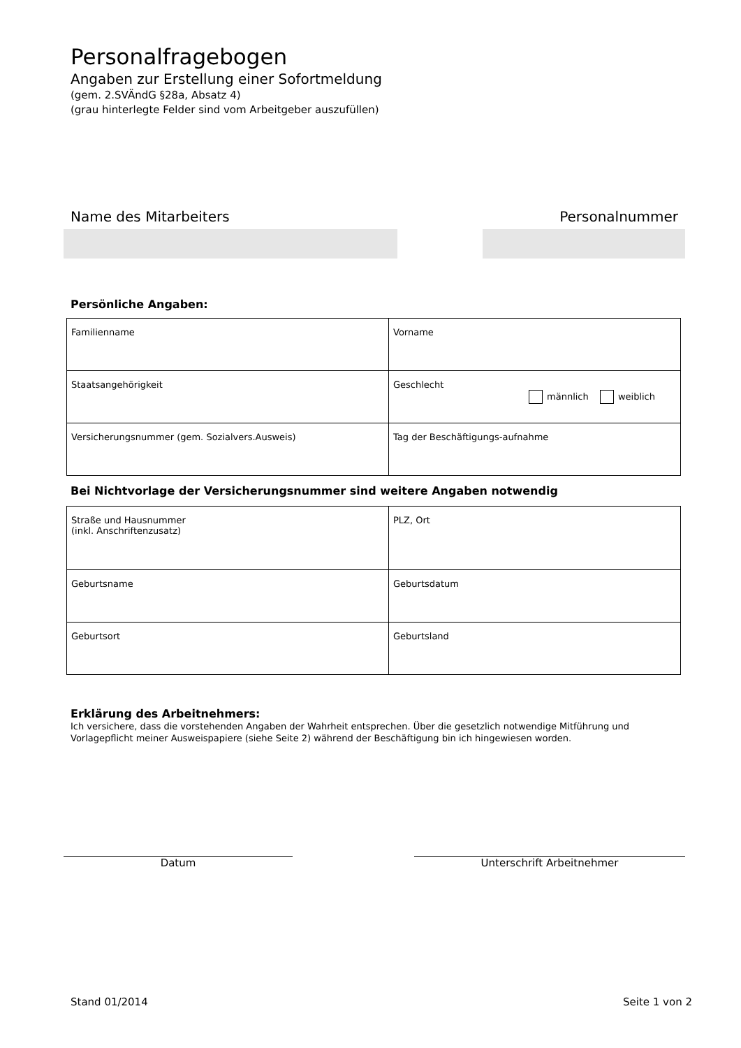Personalfragebogen
Angaben zur Erstellung einer Sofortmeldung
(gem. 2.SVÄndG §28a, Absatz 4)
(grau hinterlegte Felder sind vom Arbeitgeber auszufüllen)
Name des Mitarbeiters Personalnummer
Persönliche Angaben:
| Familienname | Vorname |
| Staatsangehörigkeit | Geschlecht männlich weiblich |
| Versicherungsnummer (gem. Sozialvers.Ausweis) | Tag der Beschäftigungs-aufnahme |
Bei Nichtvorlage der Versicherungsnummer sind weitere Angaben notwendig
| Straße und Hausnummer (inkl. Anschriftenzusatz) | PLZ, Ort |
| Geburtsname | Geburtsdatum |
| Geburtsort | Geburtsland |
Erklärung des Arbeitnehmers:
Ich versichere, dass die vorstehenden Angaben der Wahrheit entsprechen. Über die gesetzlich notwendige Mitführung und Vorlagepflicht meiner Ausweispapiere (siehe Seite 2) während der Beschäftigung bin ich hingewiesen worden.
Datum Unterschrift Arbeitnehmer
Stand 01/2014 Seite 1 von 2